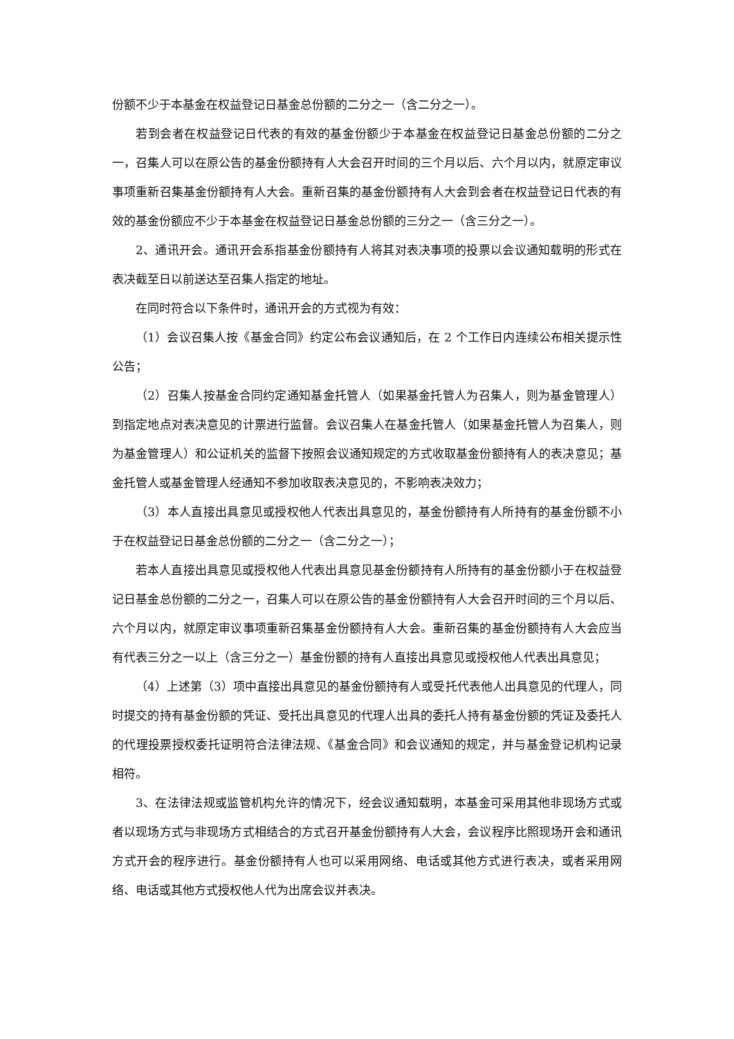份额不少于本基金在权益登记日基金总份额的二分之一（含二分之一）。
若到会者在权益登记日代表的有效的基金份额少于本基金在权益登记日基金总份额的二分之一，召集人可以在原公告的基金份额持有人大会召开时间的三个月以后、六个月以内，就原定审议事项重新召集基金份额持有人大会。重新召集的基金份额持有人大会到会者在权益登记日代表的有效的基金份额应不少于本基金在权益登记日基金总份额的三分之一（含三分之一）。
2、通讯开会。通讯开会系指基金份额持有人将其对表决事项的投票以会议通知载明的形式在表决截至日以前送达至召集人指定的地址。
在同时符合以下条件时，通讯开会的方式视为有效：
（1）会议召集人按《基金合同》约定公布会议通知后，在 2 个工作日内连续公布相关提示性公告；
（2）召集人按基金合同约定通知基金托管人（如果基金托管人为召集人，则为基金管理人）到指定地点对表决意见的计票进行监督。会议召集人在基金托管人（如果基金托管人为召集人，则为基金管理人）和公证机关的监督下按照会议通知规定的方式收取基金份额持有人的表决意见；基金托管人或基金管理人经通知不参加收取表决意见的，不影响表决效力；
（3）本人直接出具意见或授权他人代表出具意见的，基金份额持有人所持有的基金份额不小于在权益登记日基金总份额的二分之一（含二分之一）；
若本人直接出具意见或授权他人代表出具意见基金份额持有人所持有的基金份额小于在权益登记日基金总份额的二分之一，召集人可以在原公告的基金份额持有人大会召开时间的三个月以后、六个月以内，就原定审议事项重新召集基金份额持有人大会。重新召集的基金份额持有人大会应当有代表三分之一以上（含三分之一）基金份额的持有人直接出具意见或授权他人代表出具意见；
（4）上述第（3）项中直接出具意见的基金份额持有人或受托代表他人出具意见的代理人，同时提交的持有基金份额的凭证、受托出具意见的代理人出具的委托人持有基金份额的凭证及委托人的代理投票授权委托证明符合法律法规、《基金合同》和会议通知的规定，并与基金登记机构记录相符。
3、在法律法规或监管机构允许的情况下，经会议通知载明，本基金可采用其他非现场方式或者以现场方式与非现场方式相结合的方式召开基金份额持有人大会，会议程序比照现场开会和通讯方式开会的程序进行。基金份额持有人也可以采用网络、电话或其他方式进行表决，或者采用网络、电话或其他方式授权他人代为出席会议并表决。